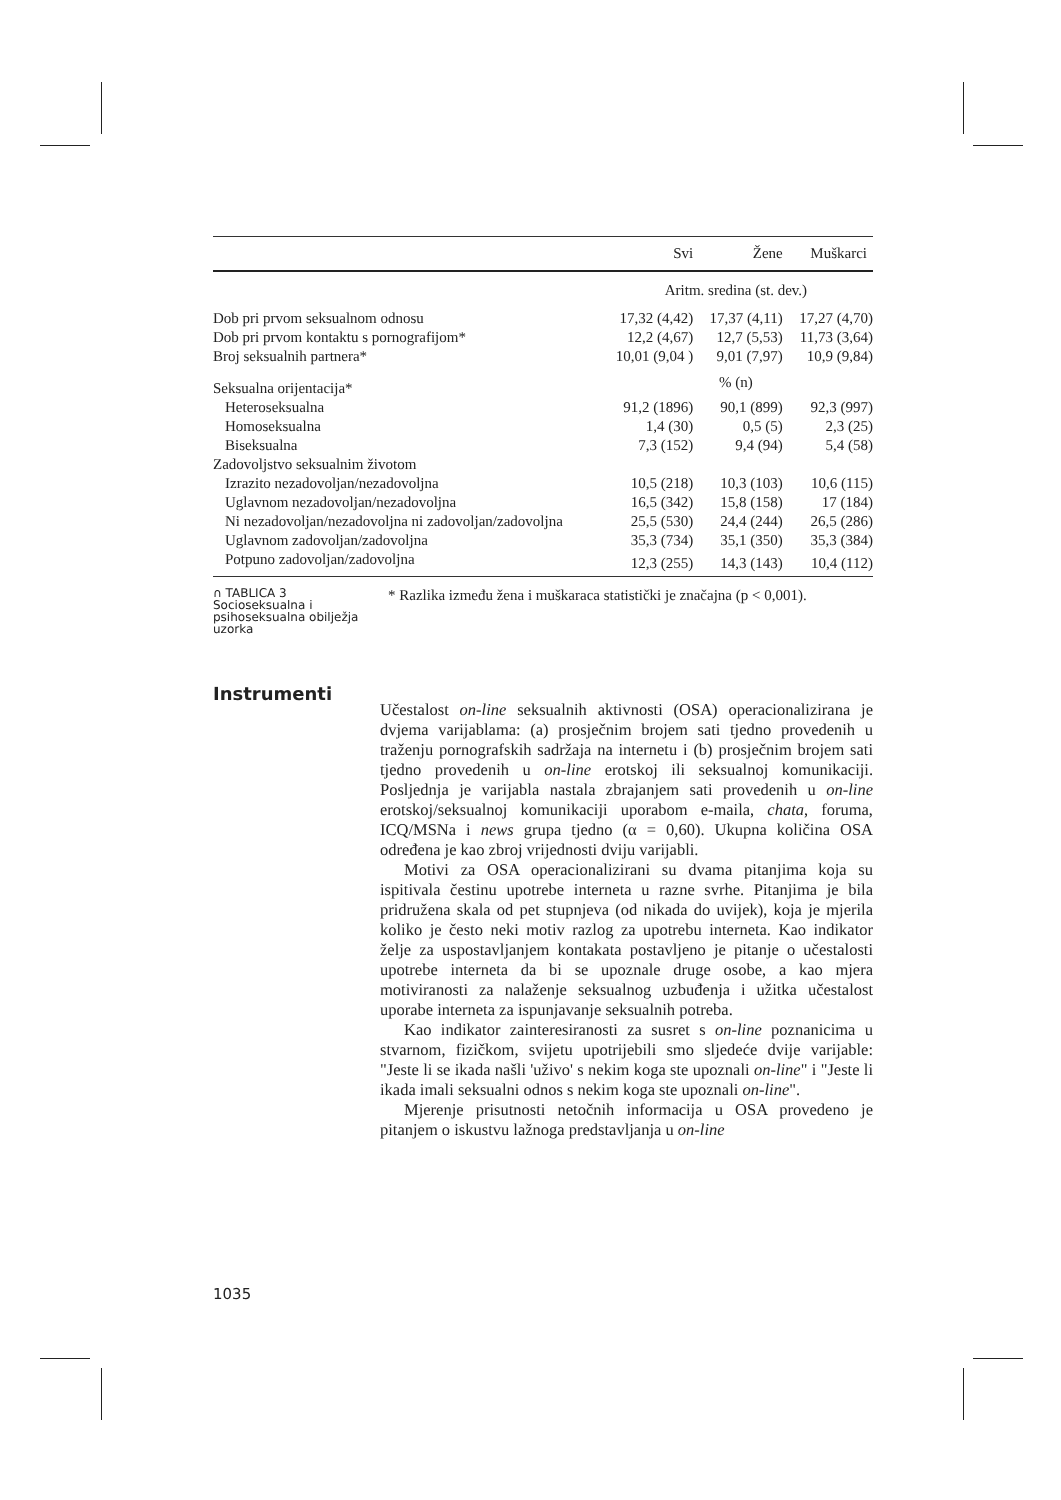| | Svi | Žene | Muškarci |
| --- | --- | --- | --- |
| | Aritm. sredina (st. dev.) | | |
| Dob pri prvom seksualnom odnosu | 17,32 (4,42) | 17,37 (4,11) | 17,27 (4,70) |
| Dob pri prvom kontaktu s pornografijom* | 12,2 (4,67) | 12,7 (5,53) | 11,73 (3,64) |
| Broj seksualnih partnera* | 10,01 (9,04 ) | 9,01 (7,97) | 10,9 (9,84) |
| Seksualna orijentacija* | % (n) | | |
| Heteroseksualna | 91,2 (1896) | 90,1 (899) | 92,3 (997) |
| Homoseksualna | 1,4 (30) | 0,5 (5) | 2,3 (25) |
| Biseksualna | 7,3 (152) | 9,4 (94) | 5,4 (58) |
| Zadovoljstvo seksualnim životom | | | |
| Izrazito nezadovoljan/nezadovoljna | 10,5 (218) | 10,3 (103) | 10,6 (115) |
| Uglavnom nezadovoljan/nezadovoljna | 16,5 (342) | 15,8 (158) | 17 (184) |
| Ni nezadovoljan/nezadovoljna ni zadovoljan/zadovoljna | 25,5 (530) | 24,4 (244) | 26,5 (286) |
| Uglavnom zadovoljan/zadovoljna | 35,3 (734) | 35,1 (350) | 35,3 (384) |
| Potpuno zadovoljan/zadovoljna | 12,3 (255) | 14,3 (143) | 10,4 (112) |
∩ TABLICA 3
Socioseksualna i psihoseksualna obilježja uzorka
* Razlika između žena i muškaraca statistički je značajna (p < 0,001).
Instrumenti
Učestalost on-line seksualnih aktivnosti (OSA) operacionalizirana je dvjema varijablama: (a) prosječnim brojem sati tjedno provedenih u traženju pornografskih sadržaja na internetu i (b) prosječnim brojem sati tjedno provedenih u on-line erotskoj ili seksualnoj komunikaciji. Posljednja je varijabla nastala zbrajanjem sati provedenih u on-line erotskoj/seksualnoj komunikaciji uporabom e-maila, chata, foruma, ICQ/MSNa i news grupa tjedno (α = 0,60). Ukupna količina OSA određena je kao zbroj vrijednosti dviju varijabli.
Motivi za OSA operacionalizirani su dvama pitanjima koja su ispitivala čestinu upotrebe interneta u razne svrhe. Pitanjima je bila pridružena skala od pet stupnjeva (od nikada do uvijek), koja je mjerila koliko je često neki motiv razlog za upotrebu interneta. Kao indikator želje za uspostavljanjem kontakata postavljeno je pitanje o učestalosti upotrebe interneta da bi se upoznale druge osobe, a kao mjera motiviranosti za nalaženje seksualnog uzbuđenja i užitka učestalost uporabe interneta za ispunjavanje seksualnih potreba.
Kao indikator zainteresiranosti za susret s on-line poznanicima u stvarnom, fizičkom, svijetu upotrijebili smo sljedeće dvije varijable: "Jeste li se ikada našli 'uživo' s nekim koga ste upoznali on-line" i "Jeste li ikada imali seksualni odnos s nekim koga ste upoznali on-line".
Mjerenje prisutnosti netočnih informacija u OSA provedeno je pitanjem o iskustvu lažnoga predstavljanja u on-line
1035